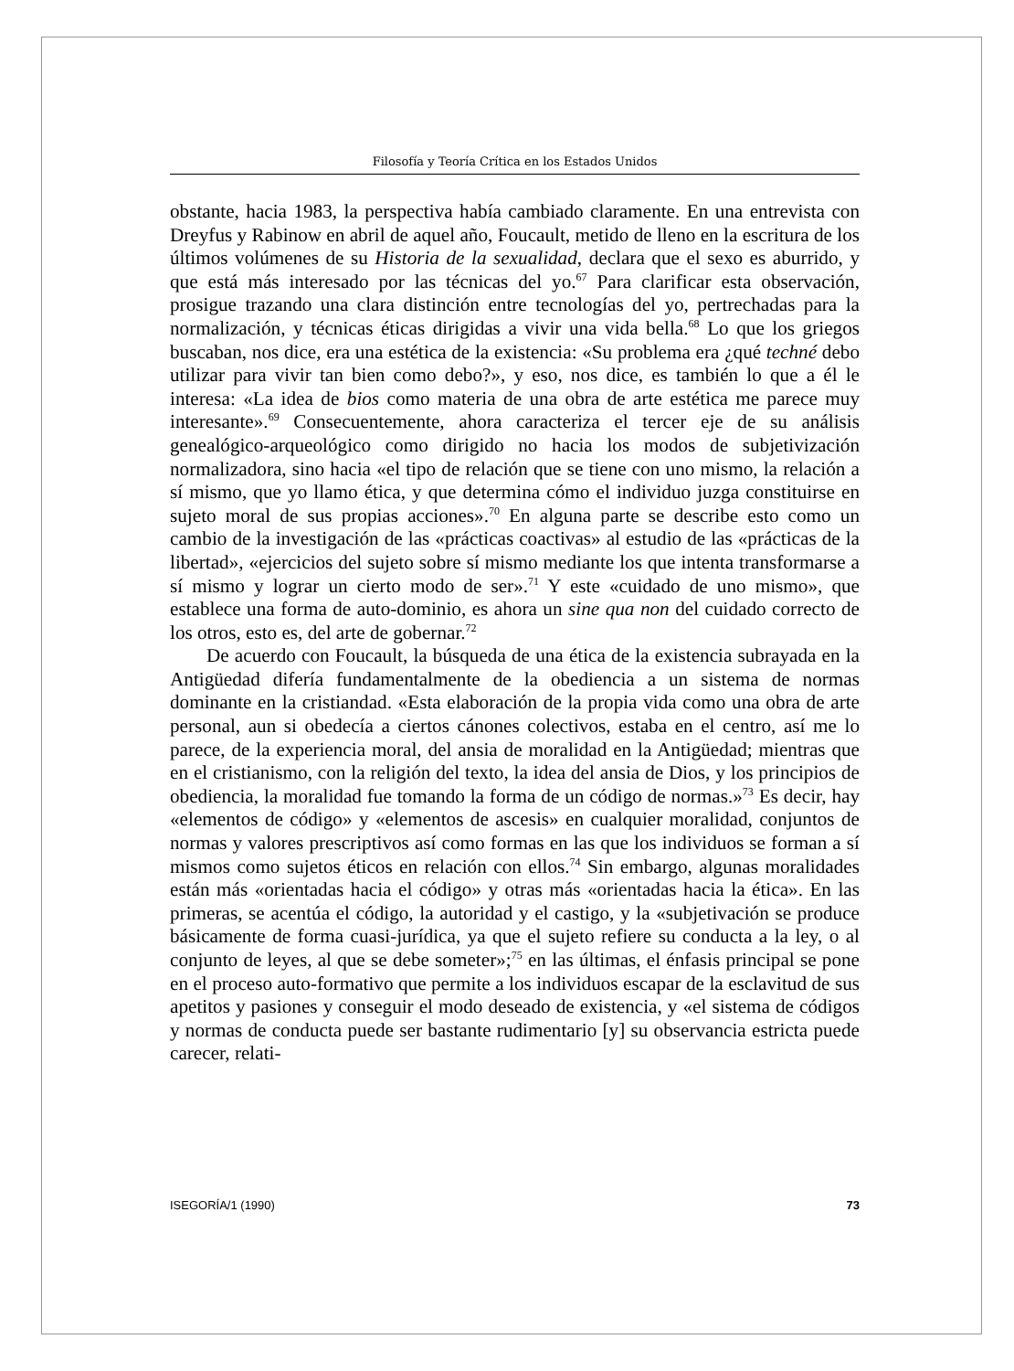Filosofía y Teoría Crítica en los Estados Unidos
obstante, hacia 1983, la perspectiva había cambiado claramente. En una entrevista con Dreyfus y Rabinow en abril de aquel año, Foucault, metido de lleno en la escritura de los últimos volúmenes de su Historia de la sexualidad, declara que el sexo es aburrido, y que está más interesado por las técnicas del yo.<sup>67</sup> Para clarificar esta observación, prosigue trazando una clara distinción entre tecnologías del yo, pertrechadas para la normalización, y técnicas éticas dirigidas a vivir una vida bella.<sup>68</sup> Lo que los griegos buscaban, nos dice, era una estética de la existencia: «Su problema era ¿qué techné debo utilizar para vivir tan bien como debo?», y eso, nos dice, es también lo que a él le interesa: «La idea de bios como materia de una obra de arte estética me parece muy interesante».<sup>69</sup> Consecuentemente, ahora caracteriza el tercer eje de su análisis genealógico-arqueológico como dirigido no hacia los modos de subjetivización normalizadora, sino hacia «el tipo de relación que se tiene con uno mismo, la relación a sí mismo, que yo llamo ética, y que determina cómo el individuo juzga constituirse en sujeto moral de sus propias acciones».<sup>70</sup> En alguna parte se describe esto como un cambio de la investigación de las «prácticas coactivas» al estudio de las «prácticas de la libertad», «ejercicios del sujeto sobre sí mismo mediante los que intenta transformarse a sí mismo y lograr un cierto modo de ser».<sup>71</sup> Y este «cuidado de uno mismo», que establece una forma de auto-dominio, es ahora un sine qua non del cuidado correcto de los otros, esto es, del arte de gobernar.<sup>72</sup>
De acuerdo con Foucault, la búsqueda de una ética de la existencia subrayada en la Antigüedad difería fundamentalmente de la obediencia a un sistema de normas dominante en la cristiandad. «Esta elaboración de la propia vida como una obra de arte personal, aun si obedecía a ciertos cánones colectivos, estaba en el centro, así me lo parece, de la experiencia moral, del ansia de moralidad en la Antigüedad; mientras que en el cristianismo, con la religión del texto, la idea del ansia de Dios, y los principios de obediencia, la moralidad fue tomando la forma de un código de normas.»<sup>73</sup> Es decir, hay «elementos de código» y «elementos de ascesis» en cualquier moralidad, conjuntos de normas y valores prescriptivos así como formas en las que los individuos se forman a sí mismos como sujetos éticos en relación con ellos.<sup>74</sup> Sin embargo, algunas moralidades están más «orientadas hacia el código» y otras más «orientadas hacia la ética». En las primeras, se acentúa el código, la autoridad y el castigo, y la «subjetivación se produce básicamente de forma cuasi-jurídica, ya que el sujeto refiere su conducta a la ley, o al conjunto de leyes, al que se debe someter»;<sup>75</sup> en las últimas, el énfasis principal se pone en el proceso auto-formativo que permite a los individuos escapar de la esclavitud de sus apetitos y pasiones y conseguir el modo deseado de existencia, y «el sistema de códigos y normas de conducta puede ser bastante rudimentario [y] su observancia estricta puede carecer, relati-
ISEGORÍA/1 (1990) 73